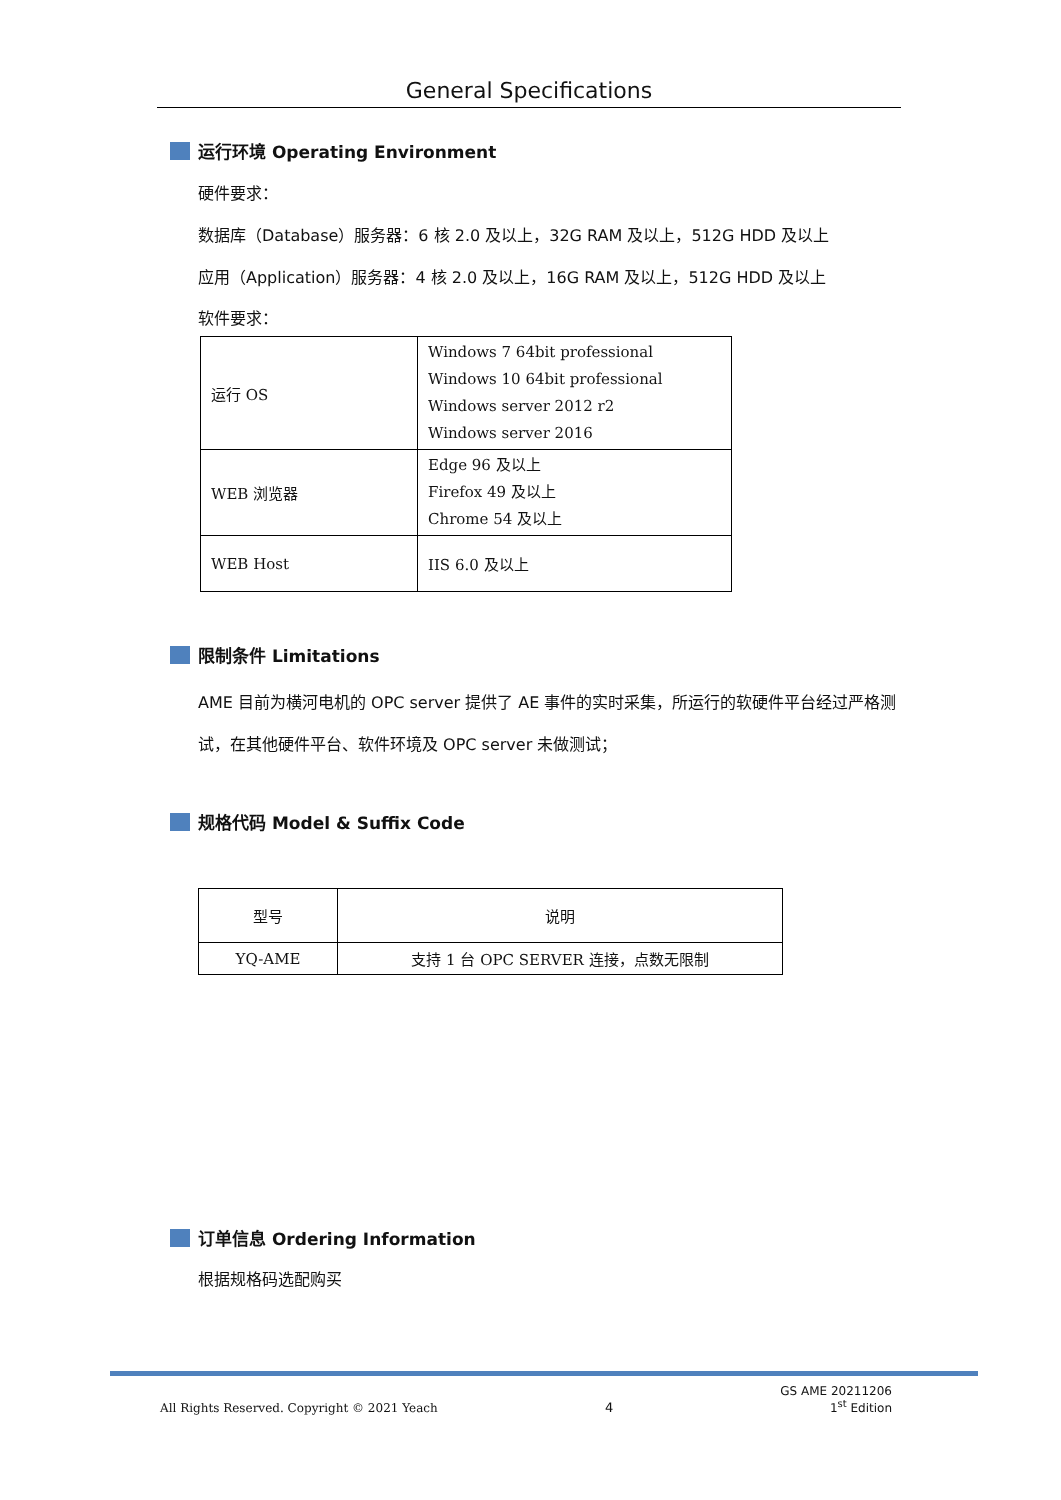General Specifications
运行环境 Operating Environment
硬件要求：
数据库（Database）服务器：6 核 2.0 及以上，32G RAM 及以上，512G HDD 及以上
应用（Application）服务器：4 核 2.0 及以上，16G RAM 及以上，512G HDD 及以上
软件要求：
| 运行 OS | Windows 7 64bit professional Windows 10 64bit professional Windows server 2012 r2 Windows server 2016 |
| WEB 浏览器 | Edge 96 及以上 Firefox 49 及以上 Chrome 54 及以上 |
| WEB Host | IIS 6.0 及以上 |
限制条件 Limitations
AME 目前为横河电机的 OPC server 提供了 AE 事件的实时采集，所运行的软硬件平台经过严格测试，在其他硬件平台、软件环境及 OPC server 未做测试；
规格代码 Model & Suffix Code
| 型号 | 说明 |
| YQ-AME | 支持 1 台 OPC SERVER 连接，点数无限制 |
订单信息 Ordering Information
根据规格码选配购买
All Rights Reserved. Copyright © 2021 Yeach 4 GS AME 20211206
1<sup>st</sup> Edition